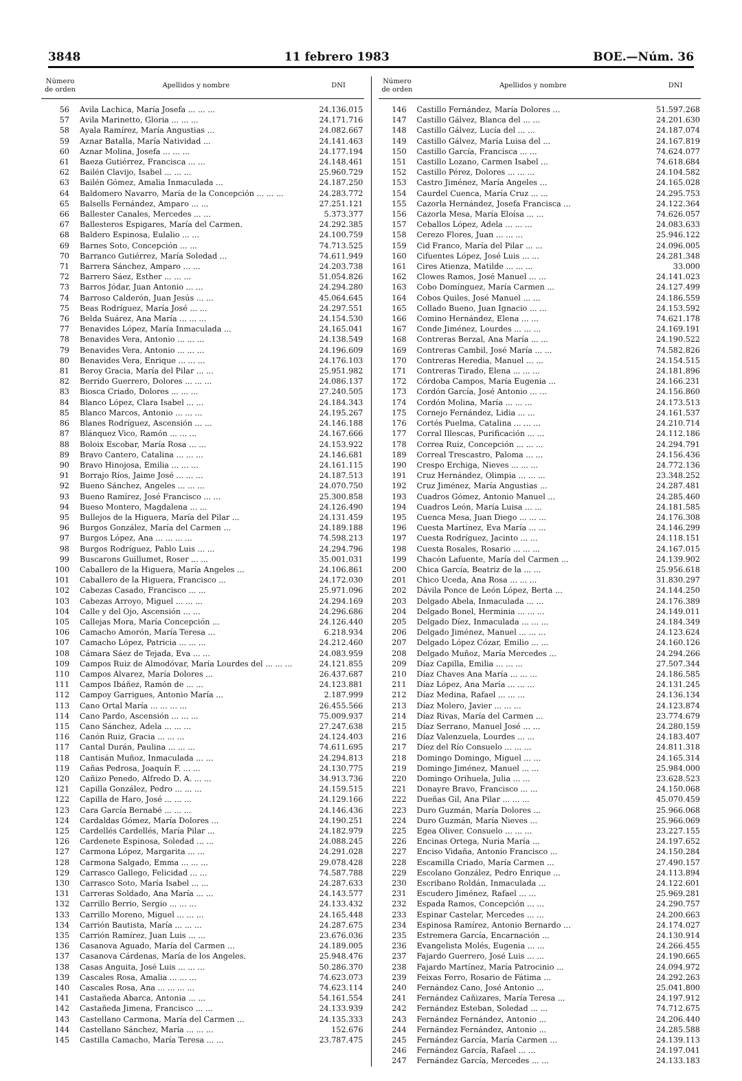3848 11 febrero 1983 BOE.—Núm. 36
| Número de orden | Apellidos y nombre | DNI |
| --- | --- | --- |
| 56 | Avila Lachica, María Josefa ... ... ... | 24.136.015 |
| 57 | Avila Marinetto, Gloria ... ... ... | 24.171.716 |
| 58 | Ayala Ramírez, María Angustias ... | 24.082.667 |
| 59 | Aznar Batalla, María Natividad ... | 24.141.463 |
| 60 | Aznar Molina, Josefa ... ... ... | 24.177.194 |
| 61 | Baeza Gutiérrez, Francisca ... ... | 24.148.461 |
| 62 | Bailén Clavijo, Isabel ... ... ... | 25.960.729 |
| 63 | Bailén Gómez, Amalia Inmaculada ... | 24.187.250 |
| 64 | Baldomero Navarro, María de la Concepción ... ... ... | 24.283.772 |
| 65 | Balsells Fernández, Amparo ... ... | 27.251.121 |
| 66 | Ballester Canales, Mercedes ... ... | 5.373.377 |
| 67 | Ballesteros Espigares, María del Carmen. | 24.292.385 |
| 68 | Baldero Espinosa, Eulalio ... ... | 24.100.759 |
| 69 | Barnes Soto, Concepción ... ... | 74.713.525 |
| 70 | Barranco Gutiérrez, María Soledad ... | 74.611.949 |
| 71 | Barrera Sánchez, Amparo ... ... | 24.203.738 |
| 72 | Barrero Sáez, Esther ... ... ... | 51.054.826 |
| 73 | Barros Jódar, Juan Antonio ... ... | 24.294.280 |
| 74 | Barroso Calderón, Juan Jesús ... ... | 45.064.645 |
| 75 | Beas Rodríguez, María José ... ... | 24.297.551 |
| 76 | Belda Suárez, Ana María ... ... ... | 24.154.530 |
| 77 | Benavides López, María Inmaculada ... | 24.165.041 |
| 78 | Benavides Vera, Antonio ... ... ... | 24.138.549 |
| 79 | Benavides Vera, Antonio ... ... ... | 24.196.609 |
| 80 | Benavides Vera, Enrique ... ... ... | 24.176.103 |
| 81 | Beroy Gracia, María del Pilar ... ... | 25.951.982 |
| 82 | Berrido Guerrero, Dolores ... ... ... | 24.086.137 |
| 83 | Biosca Criado, Dolores ... ... ... | 27.240.505 |
| 84 | Blanco López, Clara Isabel ... ... | 24.184.343 |
| 85 | Blanco Marcos, Antonio ... ... ... | 24.195.267 |
| 86 | Blanes Rodríguez, Ascensión ... ... | 24.146.188 |
| 87 | Blánquez Vico, Ramón ... ... ... | 24.167.666 |
| 88 | Boloix Escobar, María Rosa ... ... | 24.153.922 |
| 89 | Bravo Cantero, Catalina ... ... ... | 24.146.681 |
| 90 | Bravo Hinojosa, Emilia ... ... ... | 24.161.115 |
| 91 | Borrajo Ríos, Jaime José ... ... ... | 24.187.513 |
| 92 | Bueno Sánchez, Angeles ... ... ... | 24.070.750 |
| 93 | Bueno Ramírez, José Francisco ... ... | 25.300.858 |
| 94 | Bueso Montero, Magdalena ... ... | 24.126.490 |
| 95 | Bullejos de la Higuera, María del Pilar ... | 24.131.459 |
| 96 | Burgos González, María del Carmen ... | 24.189.188 |
| 97 | Burgos López, Ana ... ... ... ... | 74.598.213 |
| 98 | Burgos Rodríguez, Pablo Luis ... ... | 24.294.796 |
| 99 | Buscarons Guillumet, Roser ... ... | 35.001.031 |
| 100 | Caballero de la Higuera, María Angeles ... | 24.106.861 |
| 101 | Caballero de la Higuera, Francisco ... | 24.172.030 |
| 102 | Cabezas Casado, Francisco ... ... | 25.971.096 |
| 103 | Cabezas Arroyo, Miguel ... ... ... | 24.294.169 |
| 104 | Calle y del Ojo, Ascensión ... ... | 24.296.686 |
| 105 | Callejas Mora, María Concepción ... | 24.126.440 |
| 106 | Camacho Amorón, María Teresa ... | 6.218.934 |
| 107 | Camacho López, Patricia ... ... ... | 24.212.460 |
| 108 | Cámara Sáez de Tejada, Eva ... ... | 24.083.959 |
| 109 | Campos Ruiz de Almodóvar, María Lourdes del ... ... ... | 24.121.855 |
| 110 | Campos Alvarez, María Dolores ... | 26.437.687 |
| 111 | Campos Ibáñez, Ramón de ... ... | 24.123.881 |
| 112 | Campoy Garrigues, Antonio María ... | 2.187.999 |
| 113 | Cano Ortal María ... ... ... ... | 26.455.566 |
| 114 | Cano Pardo, Ascensión ... ... ... | 75.009.937 |
| 115 | Cano Sánchez, Adela ... ... ... | 27.247.638 |
| 116 | Canón Ruiz, Gracia ... ... ... | 24.124.403 |
| 117 | Cantal Durán, Paulina ... ... ... | 74.611.695 |
| 118 | Cantisán Muñoz, Inmaculada ... ... | 24.294.813 |
| 119 | Cañas Pedrosa, Joaquín F. ... ... | 24.130.775 |
| 120 | Cañizo Penedo, Alfredo D. A. ... ... | 34.913.736 |
| 121 | Capilla González, Pedro ... ... ... | 24.159.515 |
| 122 | Capilla de Haro, José ... ... ... | 24.129.166 |
| 123 | Cara García Bernabé ... ... ... | 24.146.436 |
| 124 | Cardaldas Gómez, María Dolores ... | 24.190.251 |
| 125 | Cardellés Cardellés, María Pilar ... | 24.182.979 |
| 126 | Cardenete Espinosa, Soledad ... ... | 24.088.245 |
| 127 | Carmona López, Margarita ... ... | 24.291.028 |
| 128 | Carmona Salgado, Emma ... ... ... | 29.078.428 |
| 129 | Carrasco Gallego, Felicidad ... ... | 74.587.788 |
| 130 | Carrasco Soto, María Isabel ... ... | 24.287.633 |
| 131 | Carreras Soldado, Ana María ... ... | 24.143.577 |
| 132 | Carrillo Berrio, Sergio ... ... ... | 24.133.432 |
| 133 | Carrillo Moreno, Miguel ... ... ... | 24.165.448 |
| 134 | Carrión Bautista, María ... ... ... | 24.287.675 |
| 135 | Carrión Ramírez, Juan Luis ... ... | 23.676.036 |
| 136 | Casanova Aguado, María del Carmen ... | 24.189.005 |
| 137 | Casanova Cárdenas, María de los Angeles. | 25.948.476 |
| 138 | Casas Anguita, José Luis ... ... ... | 50.286.370 |
| 139 | Cascales Rosa, Amalia ... ... ... | 74.623.073 |
| 140 | Cascales Rosa, Ana ... ... ... ... | 74.623.114 |
| 141 | Castañeda Abarca, Antonia ... ... | 54.161.554 |
| 142 | Castañeda Jimena, Francisco ... ... | 24.133.939 |
| 143 | Castellano Carmona, María del Carmen ... | 24.135.333 |
| 144 | Castellano Sánchez, María ... ... ... | 152.676 |
| 145 | Castilla Camacho, María Teresa ... ... | 23.787.475 |
| Número de orden | Apellidos y nombre | DNI |
| --- | --- | --- |
| 146 | Castillo Fernández, María Dolores ... | 51.597.268 |
| 147 | Castillo Gálvez, Blanca del ... ... | 24.201.630 |
| 148 | Castillo Gálvez, Lucía del ... ... | 24.187.074 |
| 149 | Castillo Gálvez, María Luisa del ... | 24.167.819 |
| 150 | Castillo García, Francisca ... ... | 74.624.077 |
| 151 | Castillo Lozano, Carmen Isabel ... | 74.618.684 |
| 152 | Castillo Pérez, Dolores ... ... ... | 24.104.582 |
| 153 | Castro Jiménez, María Angeles ... | 24.165.028 |
| 154 | Caurdel Cuenca, María Cruz ... ... | 24.295.753 |
| 155 | Cazorla Hernández, Josefa Francisca ... | 24.122.364 |
| 156 | Cazorla Mesa, María Eloísa ... ... | 74.626.057 |
| 157 | Ceballos López, Adela ... ... ... | 24.083.633 |
| 158 | Cerezo Flores, Juan ... ... ... | 25.946.122 |
| 159 | Cid Franco, María del Pilar ... ... | 24.096.005 |
| 160 | Cifuentes López, José Luis ... ... | 24.281.348 |
| 161 | Cires Atienza, Matilde ... ... ... | 33.000 |
| 162 | Clowes Ramos, José Manuel ... ... | 24.141.023 |
| 163 | Cobo Domínguez, María Carmen ... | 24.127.499 |
| 164 | Cobos Quiles, José Manuel ... ... | 24.186.559 |
| 165 | Collado Bueno, Juan Ignacio ... ... | 24.153.592 |
| 166 | Comino Hernández, Elena ... ... | 74.621.178 |
| 167 | Conde Jiménez, Lourdes ... ... ... | 24.169.191 |
| 168 | Contreras Berzal, Ana María ... ... | 24.190.522 |
| 169 | Contreras Cambil, José María ... ... | 74.582.826 |
| 170 | Contreras Heredia, Manuel ... ... | 24.154.515 |
| 171 | Contreras Tirado, Elena ... ... ... | 24.181.896 |
| 172 | Córdoba Campos, María Eugenia ... | 24.166.231 |
| 173 | Cordón García, José Antonio ... ... | 24.156.860 |
| 174 | Cordón Molina, María ... ... ... | 24.173.513 |
| 175 | Cornejo Fernández, Lidia ... ... | 24.161.537 |
| 176 | Cortés Puelma, Catalina ... ... ... | 24.210.714 |
| 177 | Corral Illescas, Purificación ... ... | 24.112.186 |
| 178 | Correa Ruiz, Concepción ... ... ... | 24.294.791 |
| 189 | Correal Trescastro, Paloma ... ... | 24.156.436 |
| 190 | Crespo Erchiga, Nieves ... ... ... | 24.772.136 |
| 191 | Cruz Hernández, Olimpia ... ... ... | 23.348.252 |
| 192 | Cruz Jiménez, María Angustias ... | 24.287.481 |
| 193 | Cuadros Gómez, Antonio Manuel ... | 24.285.460 |
| 194 | Cuadros León, María Luisa ... ... | 24.181.585 |
| 195 | Cuenca Mesa, Juan Diego ... ... ... | 24.176.308 |
| 196 | Cuesta Martínez, Eva María ... ... | 24.146.299 |
| 197 | Cuesta Rodríguez, Jacinto ... ... | 24.118.151 |
| 198 | Cuesta Rosales, Rosario ... ... ... | 24.167.015 |
| 199 | Chacón Lafuente, María del Carmen ... | 24.139.902 |
| 200 | Chica García, Beatriz de la ... ... | 25.956.618 |
| 201 | Chico Uceda, Ana Rosa ... ... ... | 31.830.297 |
| 202 | Dávila Ponce de León López, Berta ... | 24.144.250 |
| 203 | Delgado Abela, Inmaculada ... ... | 24.176.389 |
| 204 | Delgado Bonel, Herminia ... ... ... | 24.149.011 |
| 205 | Delgado Díez, Inmaculada ... ... ... | 24.184.349 |
| 206 | Delgado Jiménez, Manuel ... ... ... | 24.123.624 |
| 207 | Delgado López Cózar, Emilio ... ... | 24.160.126 |
| 208 | Delgado Muñoz, María Mercedes ... | 24.294.266 |
| 209 | Díaz Capilla, Emilia ... ... ... | 27.507.344 |
| 210 | Díaz Chaves Ana María ... ... ... | 24.186.585 |
| 211 | Díaz López, Ana María ... ... ... | 24.131.245 |
| 212 | Díaz Medina, Rafael ... ... ... | 24.136.134 |
| 213 | Díaz Molero, Javier ... ... ... | 24.123.874 |
| 214 | Díaz Rivas, María del Carmen ... | 23.774.679 |
| 215 | Díaz Serrano, Manuel José ... ... | 24.280.159 |
| 216 | Díaz Valenzuela, Lourdes ... ... | 24.183.407 |
| 217 | Díez del Río Consuelo ... ... ... | 24.811.318 |
| 218 | Domingo Domingo, Miguel ... ... | 24.165.314 |
| 219 | Domingo Jiménez, Manuel ... ... | 25.984.000 |
| 220 | Domingo Orihuela, Julia ... ... | 23.628.523 |
| 221 | Donayre Bravo, Francisco ... ... | 24.150.068 |
| 222 | Dueñas Gil, Ana Pilar ... ... ... | 45.070.459 |
| 223 | Duro Guzmán, María Dolores ... | 25.966.068 |
| 224 | Duro Guzmán, María Nieves ... | 25.966.069 |
| 225 | Egea Oliver, Consuelo ... ... ... | 23.227.155 |
| 226 | Encinas Ortega, Nuria María ... | 24.197.652 |
| 227 | Enciso Vidaña, Antonio Francisco ... | 24.150.284 |
| 228 | Escamilla Criado, María Carmen ... | 27.490.157 |
| 229 | Escolano González, Pedro Enrique ... | 24.113.894 |
| 230 | Escribano Roldán, Inmaculada ... | 24.122.601 |
| 231 | Escudero Jiménez, Rafael ... ... | 25.969.281 |
| 232 | Espada Ramos, Concepción ... ... | 24.290.757 |
| 233 | Espinar Castelar, Mercedes ... ... | 24.200.663 |
| 234 | Espinosa Ramírez, Antonio Bernardo ... | 24.174.027 |
| 235 | Estremera García, Encarnación ... | 24.130.914 |
| 236 | Evangelista Molés, Eugenia ... ... | 24.266.455 |
| 237 | Fajardo Guerrero, José Luis ... ... | 24.190.665 |
| 238 | Fajardo Martínez, María Patrocinio ... | 24.094.972 |
| 239 | Feixas Ferro, Rosario de Fátima ... | 24.292.263 |
| 240 | Fernández Cano, José Antonio ... | 25.041.800 |
| 241 | Fernández Cañizares, María Teresa ... | 24.197.912 |
| 242 | Fernández Esteban, Soledad ... ... | 74.712.675 |
| 243 | Fernández Fernández, Antonio ... | 24.206.440 |
| 244 | Fernández Fernández, Antonio ... | 24.285.588 |
| 245 | Fernández García, María Carmen ... | 24.139.113 |
| 246 | Fernández García, Rafael ... ... | 24.197.041 |
| 247 | Fernández García, Mercedes ... ... | 24.133.183 |